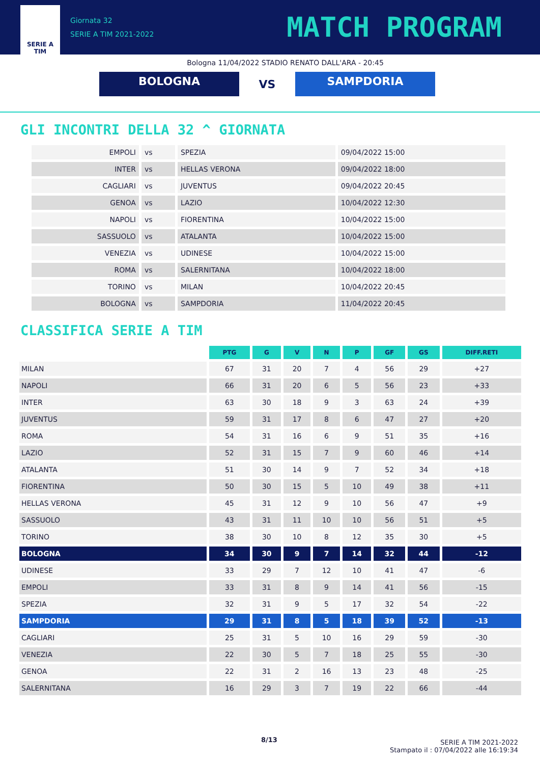SERIE A
TIM
Giornata 32
SERIE A TIM 2021-2022
MATCH PROGRAM
Bologna 11/04/2022 STADIO RENATO DALL'ARA - 20:45
BOLOGNA
VS
SAMPDORIA
GLI INCONTRI DELLA 32 ^ GIORNATA
| EMPOLI | vs | SPEZIA | 09/04/2022 15:00 |
| INTER | vs | HELLAS VERONA | 09/04/2022 18:00 |
| CAGLIARI | vs | JUVENTUS | 09/04/2022 20:45 |
| GENOA | vs | LAZIO | 10/04/2022 12:30 |
| NAPOLI | vs | FIORENTINA | 10/04/2022 15:00 |
| SASSUOLO | vs | ATALANTA | 10/04/2022 15:00 |
| VENEZIA | vs | UDINESE | 10/04/2022 15:00 |
| ROMA | vs | SALERNITANA | 10/04/2022 18:00 |
| TORINO | vs | MILAN | 10/04/2022 20:45 |
| BOLOGNA | vs | SAMPDORIA | 11/04/2022 20:45 |
CLASSIFICA SERIE A TIM
| | PTG | G | V | N | P | GF | GS | DIFF.RETI |
| --- | --- | --- | --- | --- | --- | --- | --- | --- |
| MILAN | 67 | 31 | 20 | 7 | 4 | 56 | 29 | +27 |
| NAPOLI | 66 | 31 | 20 | 6 | 5 | 56 | 23 | +33 |
| INTER | 63 | 30 | 18 | 9 | 3 | 63 | 24 | +39 |
| JUVENTUS | 59 | 31 | 17 | 8 | 6 | 47 | 27 | +20 |
| ROMA | 54 | 31 | 16 | 6 | 9 | 51 | 35 | +16 |
| LAZIO | 52 | 31 | 15 | 7 | 9 | 60 | 46 | +14 |
| ATALANTA | 51 | 30 | 14 | 9 | 7 | 52 | 34 | +18 |
| FIORENTINA | 50 | 30 | 15 | 5 | 10 | 49 | 38 | +11 |
| HELLAS VERONA | 45 | 31 | 12 | 9 | 10 | 56 | 47 | +9 |
| SASSUOLO | 43 | 31 | 11 | 10 | 10 | 56 | 51 | +5 |
| TORINO | 38 | 30 | 10 | 8 | 12 | 35 | 30 | +5 |
| BOLOGNA | 34 | 30 | 9 | 7 | 14 | 32 | 44 | -12 |
| UDINESE | 33 | 29 | 7 | 12 | 10 | 41 | 47 | -6 |
| EMPOLI | 33 | 31 | 8 | 9 | 14 | 41 | 56 | -15 |
| SPEZIA | 32 | 31 | 9 | 5 | 17 | 32 | 54 | -22 |
| SAMPDORIA | 29 | 31 | 8 | 5 | 18 | 39 | 52 | -13 |
| CAGLIARI | 25 | 31 | 5 | 10 | 16 | 29 | 59 | -30 |
| VENEZIA | 22 | 30 | 5 | 7 | 18 | 25 | 55 | -30 |
| GENOA | 22 | 31 | 2 | 16 | 13 | 23 | 48 | -25 |
| SALERNITANA | 16 | 29 | 3 | 7 | 19 | 22 | 66 | -44 |
8/13
SERIE A TIM 2021-2022
Stampato il : 07/04/2022 alle 16:19:34